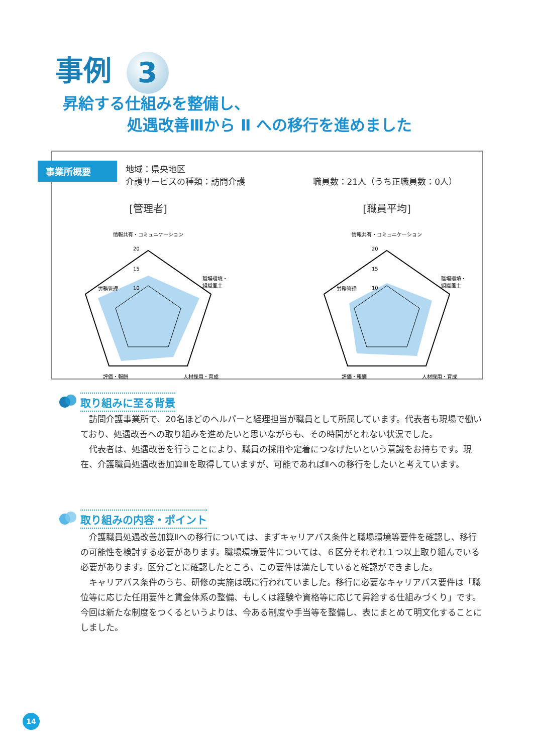事例 3
昇給する仕組みを整備し、
処遇改善Ⅲから Ⅱ への移行を進めました
事業所概要
地域：県央地区
介護サービスの種類：訪問介護 職員数：21人（うち正職員数：0人）
[管理者]
情報共有・コミュニケーション
20
15
10
労務管理
職場環境・
組織風土
評価・報酬
人材採用・育成
[職員平均]
情報共有・コミュニケーション
20
15
10
労務管理
職場環境・
組織風土
評価・報酬
人材採用・育成
取り組みに至る背景
訪問介護事業所で、20名ほどのヘルパーと経理担当が職員として所属しています。代表者も現場で働いており、処遇改善への取り組みを進めたいと思いながらも、その時間がとれない状況でした。
代表者は、処遇改善を行うことにより、職員の採用や定着につなげたいという意識をお持ちです。現在、介護職員処遇改善加算Ⅲを取得していますが、可能であればⅡへの移行をしたいと考えています。
取り組みの内容・ポイント
介護職員処遇改善加算Ⅱへの移行については、まずキャリアパス条件と職場環境等要件を確認し、移行の可能性を検討する必要があります。職場環境要件については、６区分それぞれ１つ以上取り組んでいる必要があります。区分ごとに確認したところ、この要件は満たしていると確認ができました。
キャリアパス条件のうち、研修の実施は既に行われていました。移行に必要なキャリアパス要件は「職位等に応じた任用要件と賃金体系の整備、もしくは経験や資格等に応じて昇給する仕組みづくり」です。今回は新たな制度をつくるというよりは、今ある制度や手当等を整備し、表にまとめて明文化することにしました。
14